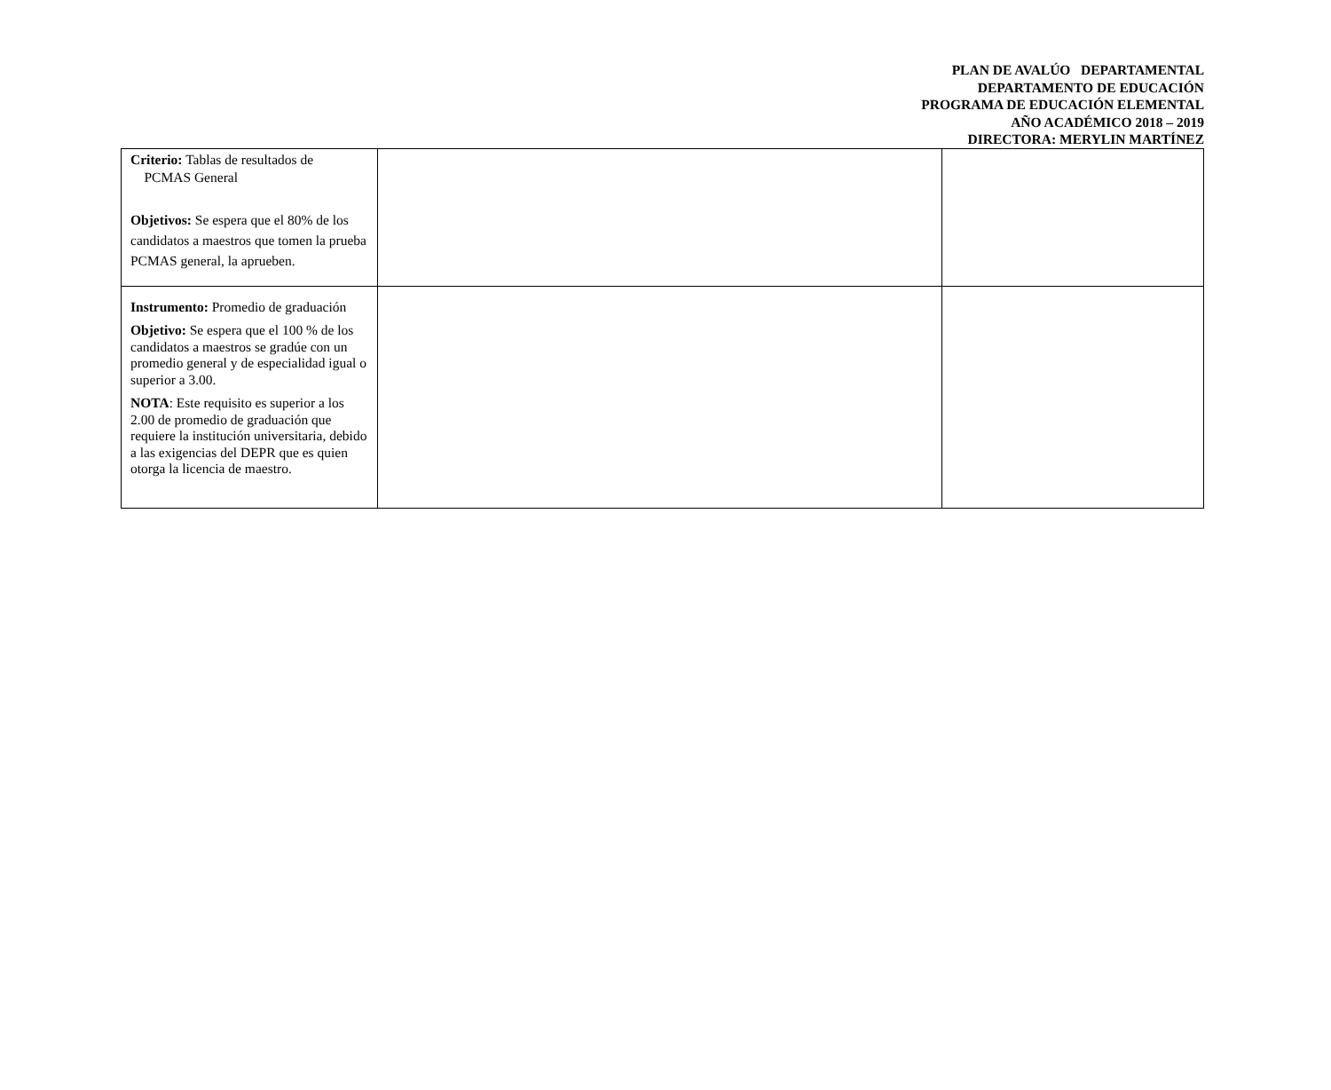PLAN DE AVALÚO DEPARTAMENTAL
DEPARTAMENTO DE EDUCACIÓN
PROGRAMA DE EDUCACIÓN ELEMENTAL
AÑO ACADÉMICO 2018 – 2019
DIRECTORA: MERYLIN MARTÍNEZ
| Criterio: Tablas de resultados de PCMAS General Objetivos: Se espera que el 80% de los candidatos a maestros que tomen la prueba PCMAS general, la aprueben. | | |
| Instrumento: Promedio de graduación Objetivo: Se espera que el 100 % de los candidatos a maestros se gradúe con un promedio general y de especialidad igual o superior a 3.00. NOTA : Este requisito es superior a los 2.00 de promedio de graduación que requiere la institución universitaria, debido a las exigencias del DEPR que es quien otorga la licencia de maestro. | | |